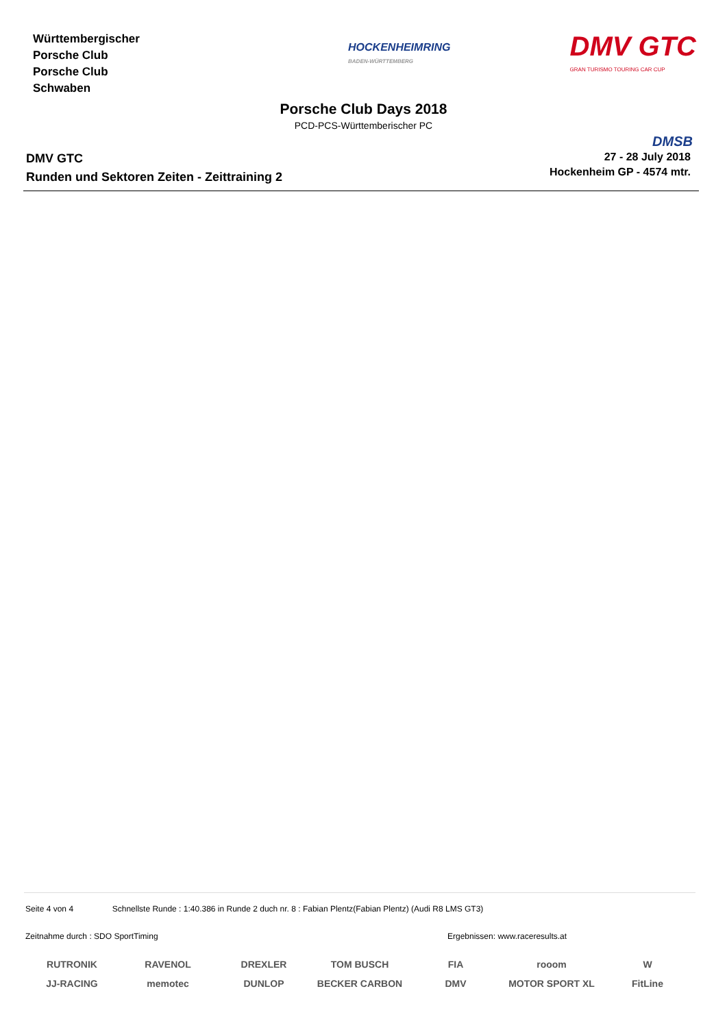Württembergischer
Porsche Club
Porsche Club
Schwaben
HOCKENHEIMRING
BADEN-WÜRTTEMBERG
DMV GTC
GRAN TURISMO TOURING CAR CUP
Porsche Club Days 2018
PCD-PCS-Württemberischer PC
DMSB
DMV GTC
Runden und Sektoren Zeiten - Zeittraining 2
27 - 28 July 2018
Hockenheim GP - 4574 mtr.
Seite 4 von 4 Schnellste Runde : 1:40.386 in Runde 2 duch nr. 8 : Fabian Plentz(Fabian Plentz) (Audi R8 LMS GT3)
Zeitnahme durch : SDO SportTiming Ergebnissen: www.raceresults.at
RUTRONIK RAVENOL DREXLER TOM BUSCH FIA rooom W JJ-RACING memotec DUNLOP BECKER CARBON DMV MOTOR SPORT XL FitLine